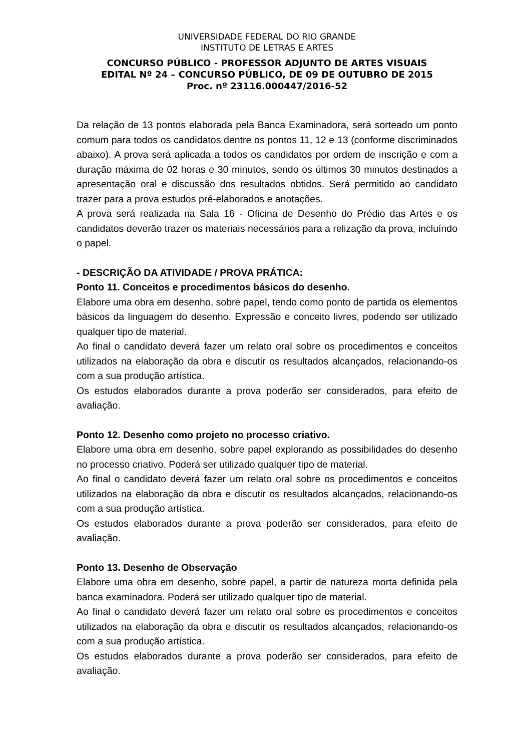UNIVERSIDADE FEDERAL DO RIO GRANDE
INSTITUTO DE LETRAS E ARTES
CONCURSO PÚBLICO - PROFESSOR ADJUNTO DE ARTES VISUAIS
EDITAL Nº 24 – CONCURSO PÚBLICO, DE 09 DE OUTUBRO DE 2015
Proc. nº 23116.000447/2016-52
Da relação de 13 pontos elaborada pela Banca Examinadora, será sorteado um ponto comum para todos os candidatos dentre os pontos 11, 12 e 13 (conforme discriminados abaixo). A prova será aplicada a todos os candidatos por ordem de inscrição e com a duração máxima de 02 horas e 30 minutos, sendo os últimos 30 minutos destinados a apresentação oral e discussão dos resultados obtidos. Será permitido ao candidato trazer para a prova estudos pré-elaborados e anotações.
A prova será realizada na Sala 16 - Oficina de Desenho do Prédio das Artes e os candidatos deverão trazer os materiais necessários para a relização da prova, incluíndo o papel.
- DESCRIÇÃO DA ATIVIDADE / PROVA PRÁTICA:
Ponto 11. Conceitos e procedimentos básicos do desenho.
Elabore uma obra em desenho, sobre papel, tendo como ponto de partida os elementos básicos da linguagem do desenho. Expressão e conceito livres, podendo ser utilizado qualquer tipo de material.
Ao final o candidato deverá fazer um relato oral sobre os procedimentos e conceitos utilizados na elaboração da obra e discutir os resultados alcançados, relacionando-os com a sua produção artística.
Os estudos elaborados durante a prova poderão ser considerados, para efeito de avaliação.
Ponto 12. Desenho como projeto no processo criativo.
Elabore uma obra em desenho, sobre papel explorando as possibilidades do desenho no processo criativo. Poderá ser utilizado qualquer tipo de material.
Ao final o candidato deverá fazer um relato oral sobre os procedimentos e conceitos utilizados na elaboração da obra e discutir os resultados alcançados, relacionando-os com a sua produção artística.
Os estudos elaborados durante a prova poderão ser considerados, para efeito de avaliação.
Ponto 13. Desenho de Observação
Elabore uma obra em desenho, sobre papel, a partir de natureza morta definida pela banca examinadora. Poderá ser utilizado qualquer tipo de material.
Ao final o candidato deverá fazer um relato oral sobre os procedimentos e conceitos utilizados na elaboração da obra e discutir os resultados alcançados, relacionando-os com a sua produção artística.
Os estudos elaborados durante a prova poderão ser considerados, para efeito de avaliação.